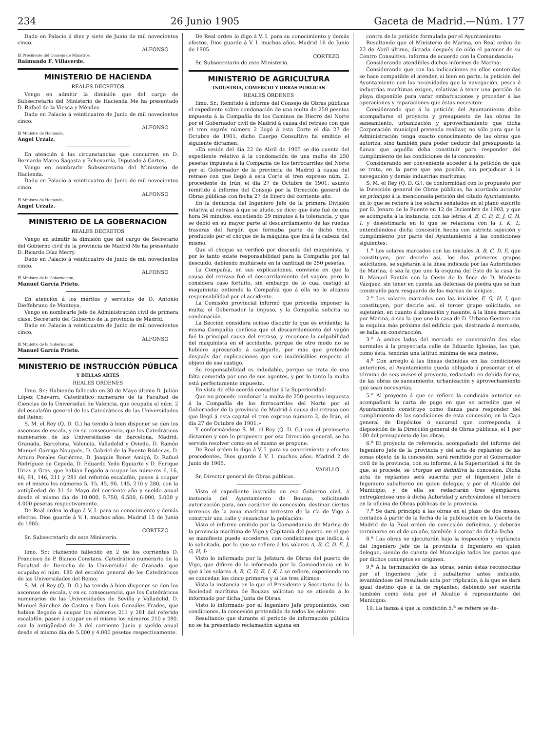234 26 Junio 1905 Gaceta de Madrid.—Núm. 177
Dado en Palacio á diez y siete de Junio de mil novecientos cinco.
ALFONSO
El Presidente del Consejo de Ministros,
Raimundo F. Villaverde.
MINISTERIO DE HACIENDA
REALES DECRETOS
Vengo en admitir la dimisión que del cargo de Subsecretario del Ministerio de Hacienda Me ha presentado D. Rafael de la Viesca y Méndez.
Dado en Palacio á veinticuatro de Junio de mil novecientos cinco.
ALFONSO
El Ministro de Hacienda,
Angel Urzaiz.
En atención á las circunstancias que concurren en D. Bernardo Mateo Sagasta y Echevarría, Diputado á Cortes,
Vengo en nombrarle Subsecretario del Ministerio de Hacienda.
Dado en Palacio á veinticuatro de Junio de mil novecientos cinco.
ALFONSO
El Ministro de Hacienda,
Angel Urzaiz.
MINISTERIO DE LA GOBERNACION
REALES DECRETOS
Vengo en admitir la dimisión que del cargo de Secretario del Gobierno civil de la provincia de Madrid Me ha presentado D. Ricardo Díaz Merry.
Dado en Palacio á veinticuatro de Junio de mil novecientos cinco.
ALFONSO
El Ministro de la Gobernación,
Manuel García Prieto.
En atención á los méritos y servicios de D. Antonio Dieffebruno de Montoya,
Vengo en nombrarle Jefe de Administración civil de primera clase, Secretario del Gobierno de la provincia de Madrid.
Dado en Palacio á veinticuatro de Junio de mil novecientos cinco.
ALFONSO
El Ministro de la Gobernación,
Manuel García Prieto.
MINISTERIO DE INSTRUCCIÓN PÚBLICA
Y BELLAS ARTES
REALES ORDENES
Ilmo. Sr.: Habiendo fallecido en 30 de Mayo último D. Julián López Chavarri, Catedrático numerario de la Facultad de Ciencias de la Universidad de Valencia, que ocupaba el núm. 2 del escalafón general de los Catedráticos de las Universidades del Reino;
S. M. el Rey (Q. D. G.) ha tenido á bien disponer se den los ascensos de escala, y en su consecuencia, que los Catedráticos numerarios de las Universidades de Barcelona, Madrid, Granada, Barcelona, Valencia, Valladolid y Oviedo, D. Ramón Manuel Garriga Nougués, D. Gabriel de la Puente Ródenas, D. Arturo Perales Gutiérrez, D. Joaquín Bonet Amigó, D. Rafael Rodríguez de Cepeda, D. Eduardo Yedo Eguiarte y D. Enrique Urias y Gras, que habían llegado á ocupar los números 6, 16, 46, 91, 146, 211 y 281 del referido escalafón, pasen á ocupar en el mismo los números 5, 15, 45, 90, 145, 210 y 280, con la antigüedad de 31 de Mayo del corriente año y sueldo anual desde el mismo día de 10.000, 9.750, 6.500, 6.000, 5.000 y 4.000 pesetas respectivamente.
De Real orden lo digo á V. I. para su conocimiento y demás efectos. Dios guarde á V. I. muchos años. Madrid 15 de Junio de 1905.
CORTEZO
Sr. Subsecretario de este Ministerio.
Ilmo. Sr.: Habiendo fallecido en 2 de los corrientes D. Francisco de P. Blanco Constans, Catedrático numerario de la Facultad de Derecho de la Universidad de Granada, que ocupaba el núm. 180 del escalón general de los Catedráticos de las Universidades del Reino;
S. M. el Rey (Q. D. G.) ha tenido á bien disponer se den los ascensos de escala, y en su consecuencia, que los Catedráticos numerarios de las Universidades de Sevilla y Valladolid, D. Manuel Sánchez de Castro y Don Luis González Frades, que habían llegado á ocupar los números 211 y 281 del referido escalafón, pasen á ocupar en el mismo los números 210 y 280, con la antigüedad de 3 del corriente Junio y sueldo anual desde el mismo día de 5.000 y 4.000 pesetas respectivamente.
De Real orden lo digo á V. I. para su conocimiento y demás efectos. Dios guarde á V. I. muchos años. Madrid 16 de Junio de 1905.
CORTEZO
Sr. Subsecretario de este Ministerio.
MINISTERIO DE AGRICULTURA
INDUSTRIA, COMERCIO Y OBRAS PUBLICAS
REALES ORDENES
Ilmo. Sr.: Remitido á informe del Consejo de Obras públicas el expediente sobre condonación de una multa de 250 pesetas impuesta á la Compañía de los Caminos de Hierro del Norte por el Gobernador civil de Madrid á causa del retraso con que el tren exprés número 2 llegó á esta Corte el día 27 de Octubre de 1901, dicho Cuerpo Consultivo ha emitido el siguiente dictamen:
«En sesión del día 22 de Abril de 1905 se dió cuenta del expediente relativo á la condonación de una multa de 250 pesetas impuesta á la Compañía de los ferrocarriles del Norte por el Gobernador de la provincia de Madrid á causa del retraso con que llegó á esta Corte el tren expreso núm. 2, procedente de Irún, el día 27 de Octubre de 1901; asunto remitido á informe del Consejo por la Dirección general de Obras públicas con fecha 27 de Enero del corriente año.
En la denuncia del Ingeniero Jefe de la primera División relativa al retraso á que se alude, se dice: que éste fué de una hora 34 minutos, excediendo 29 minutos á la tolerancia, y que se debió en su mayor parte al descarrilamiento de las ruedas traseras del furgón que formaba parte de dicho tren, producido por el choque de la máquina que iba á la cabeza del mismo.
Que el choque se verificó por descuido del maquinista, y por lo tanto existe responsabilidad para la Compañía por tal descuido, debiendo multársele en la cantidad de 250 pesetas.
La Compañía, en sus explicaciones, conviene en que la causa del retraso fué el descarrilamiento del vagón; pero lo considera caso fortuito, sin embargo de lo cual castigó al maquinista; entiende la Compañía que á ella no le alcanza responsabilidad por el accidente.
La Comisión provincial informó que procedía imponer la multa; el Gobernador la impuso, y la Compañía solicita su condonación.
La Sección considera ocioso discutir lo que es evidente; la misma Compañía confiesa que el descarrilamiento del vagón fué la principal causa del retraso, y reconoce la culpabilidad del maquinista en el accidente, porque de otro modo no se hubiere apresurado á castigarle, por más que pretende después dar explicaciones que son inadmisibles respecto al objeto de ese castigo.
Su responsabilidad es indudable, porque se trata de una falta cometida por uno de sus agentes, y por lo tanto la multa está perfectamente impuesta.
En vista de ello acordó consultar á la Superioridad:
Que no procede condonar la multa de 250 pesetas impuesta á la Compañía de los ferrocarriles del Norte por el Gobernador de la provincia de Madrid á causa del retraso con que llegó á esta capital el tren expreso número 2, de Irún, el día 27 de Octubre de 1901.»
Y conformándose S. M. el Rey (Q. D. G.) con el preinserto dictamen y con lo propuesto por esa Dirección general, se ha servido resolver como en el mismo se propone.
De Real orden lo digo á V. I. para su conocimiento y efectos procedentes. Dios guarde á V. I. muchos años. Madrid 2 de Junio de 1905.
VADILLO
Sr. Director general de Obras públicas.
Visto el expediente instruído en ese Gobierno civil, á instancia del Ayuntamiento de Bouzas, solicitando autorización para, con carácter de concesión, destinar ciertos terrenos de la zona marítima terrestre de la ría de Vigo á construir una calle y ensanchar la población:
Visto el informe emitido por la Comandancia de Marina de la provincia marítima de Vigo y Capitanía del puerto, en el que se manifiesta puede accederse, con condiciones que indica, á lo solicitado, por lo que se refiere á los solares A, B, C, D, E, J, G, H, I:
Visto lo informado por la Jefatura de Obras del puerto de Vigo, que difiere de lo informado por la Comandancia en lo que á los solares A, B, C, D, E, I, K, L se refiere, exponiendo no se concedan los cinco primeros y sí los tres últimos:
Vista la instancia en la que el Presidente y Secretario de la Sociedad marítima de Bouzas solicitan no se atienda á lo informado por dicha Junta de Obras:
Visto lo informado por el Ingeniero Jefe proponiendo, con condiciones, la concesión pretendida de todos los solares:
Resultando que durante el período de información pública no se ha presentado reclamación alguna en
contra de la petición formulada por el Ayuntamiento:
Resultando que el Ministerio de Marina, en Real orden de 22 de Abril último, dictada después de oído el parecer de su Centro Consultivo, informa de acuerdo con la Comandancia:
Considerando atendibles dichos informes de Marina:
Considerando que con las indicaciones en ellos contenidas se hace compatible el atender, si bien en parte, la petición del Ayuntamiento con las necesidades que la navegación, pesca é industrias marítimas exigen, relativas á tener una porción de playa disponible para varar embarcaciones y proceder á las operaciones y reparaciones que éstas necesiten:
Considerando que á la petición del Ayuntamiento debe acompañarse el proyecto y presupuesto de las obras de saneamiento, urbanización y aprovechamiento que dicha Corporación municipal pretenda realizar, no sólo para que la Administración tenga exacto conocimiento de las obras que autoriza, sino también para poder deducir del presupuesto la fianza que aquélla deba constituir para responder del cumplimiento de las condiciones de la concesión:
Considerando ser conveniente acceder á la petición de que se trata, en la parte que sea posible, sin perjudicar á la navegación y demás industrias marítimas;
S. M. el Rey (Q. D. G.), de conformidad con lo propuesto por la Dirección general de Obras públicas, ha acordado acceder en principio á la mencionada petición del citado Ayuntamiento, en lo que se refiere á los solares señalados en el plano suscrito por D. Jenaro de la Fuente en 12 de Diciembre de 1903, y que se acompaña á la instancia, con las letras A, B, C, D, E, J, G, H, I, y desestimarla en lo que se relaciona con la I, K, L; entendiéndose dicha concesión hecha con estricta sujeción y cumplimiento por parte del Ayuntamiento á las condiciones siguientes:
1.<sup>a</sup> Los solares marcados con las iniciales A, B, C, D, E, que constituyen, por decirlo así, los dos primeros grupos solicitados, se sujetarán á la línea indicada por las Autoridades de Marina, ó sea la que une la esquina del Este de la casa de D. Manuel Fontán con la Oeste de la finca de D. Modesto Vázquez, sin tener en cuenta las defensas de piedra que se han construído para resguardo de las mareas de sicigias.
2.<sup>a</sup> Los solares marcados con las iniciales F, G, H, I, que constituyen, por decirlo así, el tercer grupo solicitado, se sujetarán, en cuanto á alineación y rasante, á la línea marcada por Marina, ó sea la que une la casa de D. Urbano Gestero con la esquina más próxima del edificio que, destinado á mercado, se halla en construcción.
3.<sup>a</sup> A ambos lados del mercado se construirán dos vías normales á la proyectada calle de Eduardo Iglesias, las que, como ésta, tendrán una latitud mínima de seis metros.
4.<sup>a</sup> Con arreglo á las líneas definidas en las condiciones anteriores, el Ayuntamiento queda obligado á presentar en el término de seis meses el proyecto, redactado en debida forma, de las obras de saneamiento, urbanización y aprovechamiento que sean necesarias.
5.<sup>a</sup> Al proyecto á que se refiere la condición anterior se acompañará la carta de pago en que se acredite que el Ayuntamiento constituye como fianza para responder del cumplimiento de las condiciones de esta concesión, en la Caja general de Depósitos ó sucursal que corresponda, á disposición de la Dirección general de Obras públicas, el 1 por 100 del presupuesto de las obras.
6.<sup>a</sup> El proyecto de referencia, acompañado del informe del Ingeniero Jefe de la provincia y del acta de replanteo de las zonas objeto de la concesión, será remitido por el Gobernador civil de la provincia, con su informe, á la Superioridad, á fin de que, si procede, se otorgue en definitiva la concesión. Dicha acta de replanteo será suscrita por el Ingeniero Jefe ó Ingeniero subalterno en quien delegue, y por el Alcalde del Municipio, y de ella se redactarán tres ejemplares, entregándose uno á dicha Autoridad y archivándose el tercero en la oficina de Obras públicas de la provincia.
7.<sup>a</sup> Se dará principio á las obras en el plazo de dos meses, contados á partir de la fecha de la publicación en la Gaceta de Madrid de la Real orden de concesión definitiva, y deberán terminarse en el de un año, también á contar de dicha fecha.
8.<sup>a</sup> Las obras se ejecutarán bajo la inspección y vigilancia del Ingeniero Jefe de la provincia ó Ingeniero en quien delegue, siendo de cuenta del Municipio todos los gastos que por dichos conceptos se originen.
9.<sup>a</sup> A la terminación de las obras, serán éstas reconocidas por el Ingeniero Jefe ó subalterno antes indicado, levantándose del resultado acta por triplicado, á la que se dará igual destino que á la de replanteo, debiendo ser suscrita también como ésta por el Alcalde ó representante del Municipio.
10. La fianza á que la condición 5.<sup>a</sup> se refiere se de-